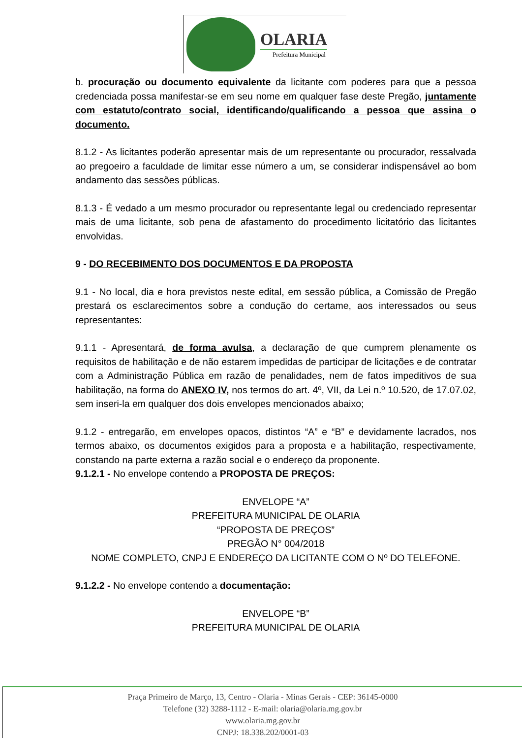OLARIA
Prefeitura Municipal
b. procuração ou documento equivalente da licitante com poderes para que a pessoa credenciada possa manifestar-se em seu nome em qualquer fase deste Pregão, juntamente com estatuto/contrato social, identificando/qualificando a pessoa que assina o documento.
8.1.2 - As licitantes poderão apresentar mais de um representante ou procurador, ressalvada ao pregoeiro a faculdade de limitar esse número a um, se considerar indispensável ao bom andamento das sessões públicas.
8.1.3 - É vedado a um mesmo procurador ou representante legal ou credenciado representar mais de uma licitante, sob pena de afastamento do procedimento licitatório das licitantes envolvidas.
9 - DO RECEBIMENTO DOS DOCUMENTOS E DA PROPOSTA
9.1 - No local, dia e hora previstos neste edital, em sessão pública, a Comissão de Pregão prestará os esclarecimentos sobre a condução do certame, aos interessados ou seus representantes:
9.1.1 - Apresentará, de forma avulsa, a declaração de que cumprem plenamente os requisitos de habilitação e de não estarem impedidas de participar de licitações e de contratar com a Administração Pública em razão de penalidades, nem de fatos impeditivos de sua habilitação, na forma do ANEXO IV, nos termos do art. 4º, VII, da Lei n.º 10.520, de 17.07.02, sem inseri-la em qualquer dos dois envelopes mencionados abaixo;
9.1.2 - entregarão, em envelopes opacos, distintos “A” e “B” e devidamente lacrados, nos termos abaixo, os documentos exigidos para a proposta e a habilitação, respectivamente, constando na parte externa a razão social e o endereço da proponente.
9.1.2.1 - No envelope contendo a PROPOSTA DE PREÇOS:
ENVELOPE “A”
PREFEITURA MUNICIPAL DE OLARIA
“PROPOSTA DE PREÇOS”
PREGÃO N° 004/2018
NOME COMPLETO, CNPJ E ENDEREÇO DA LICITANTE COM O Nº DO TELEFONE.
9.1.2.2 - No envelope contendo a documentação:
ENVELOPE “B”
PREFEITURA MUNICIPAL DE OLARIA
Praça Primeiro de Março, 13, Centro - Olaria - Minas Gerais - CEP: 36145-0000
Telefone (32) 3288-1112 - E-mail: olaria@olaria.mg.gov.br
www.olaria.mg.gov.br
CNPJ: 18.338.202/0001-03